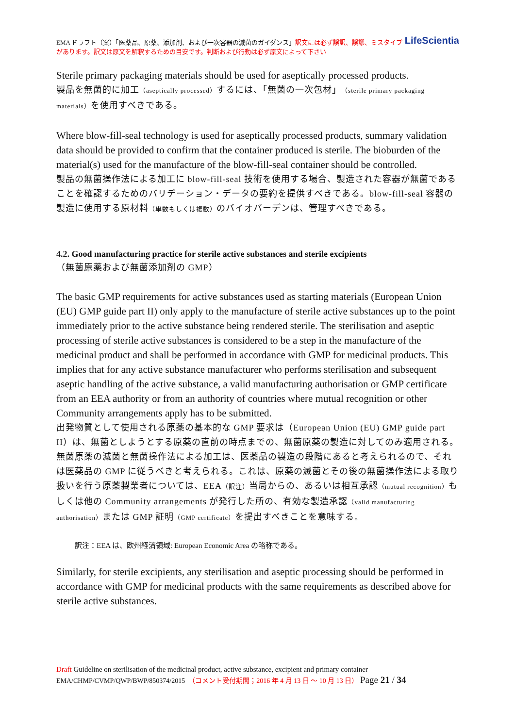LifeScientia EMA ドラフト（案）「医薬品、原薬、添加剤、および一次容器の滅菌のガイダンス」訳文には必ず誤訳、誤謬、ミスタイプがあります。訳文は原文を解釈するための目安です。判断および行動は必ず原文によって下さい
Sterile primary packaging materials should be used for aseptically processed products.
製品を無菌的に加工（aseptically processed）するには、「無菌の一次包材」（sterile primary packaging materials）を使用すべきである。
Where blow-fill-seal technology is used for aseptically processed products, summary validation data should be provided to confirm that the container produced is sterile. The bioburden of the material(s) used for the manufacture of the blow-fill-seal container should be controlled.
製品の無菌操作法による加工に blow-fill-seal 技術を使用する場合、製造された容器が無菌であることを確認するためのバリデーション・データの要約を提供すべきである。blow-fill-seal 容器の製造に使用する原材料（単数もしくは複数）のバイオバーデンは、管理すべきである。
4.2. Good manufacturing practice for sterile active substances and sterile excipients
（無菌原薬および無菌添加剤の GMP）
The basic GMP requirements for active substances used as starting materials (European Union (EU) GMP guide part II) only apply to the manufacture of sterile active substances up to the point immediately prior to the active substance being rendered sterile. The sterilisation and aseptic processing of sterile active substances is considered to be a step in the manufacture of the medicinal product and shall be performed in accordance with GMP for medicinal products. This implies that for any active substance manufacturer who performs sterilisation and subsequent aseptic handling of the active substance, a valid manufacturing authorisation or GMP certificate from an EEA authority or from an authority of countries where mutual recognition or other Community arrangements apply has to be submitted.
出発物質として使用される原薬の基本的な GMP 要求は（European Union (EU) GMP guide part II）は、無菌としようとする原薬の直前の時点までの、無菌原薬の製造に対してのみ適用される。無菌原薬の滅菌と無菌操作法による加工は、医薬品の製造の段階にあると考えられるので、それは医薬品の GMP に従うべきと考えられる。これは、原薬の滅菌とその後の無菌操作法による取り扱いを行う原薬製業者については、EEA（訳注）当局からの、あるいは相互承認（mutual recognition）もしくは他の Community arrangements が発行した所の、有効な製造承認（valid manufacturing authorisation）または GMP 証明（GMP certificate）を提出すべきことを意味する。
訳注：EEA は、欧州経済領域: European Economic Area の略称である。
Similarly, for sterile excipients, any sterilisation and aseptic processing should be performed in accordance with GMP for medicinal products with the same requirements as described above for sterile active substances.
Draft Guideline on sterilisation of the medicinal product, active substance, excipient and primary container
EMA/CHMP/CVMP/QWP/BWP/850374/2015　（コメント受付期間；2016 年 4 月 13 日 ～ 10 月 13 日） Page 21 / 34